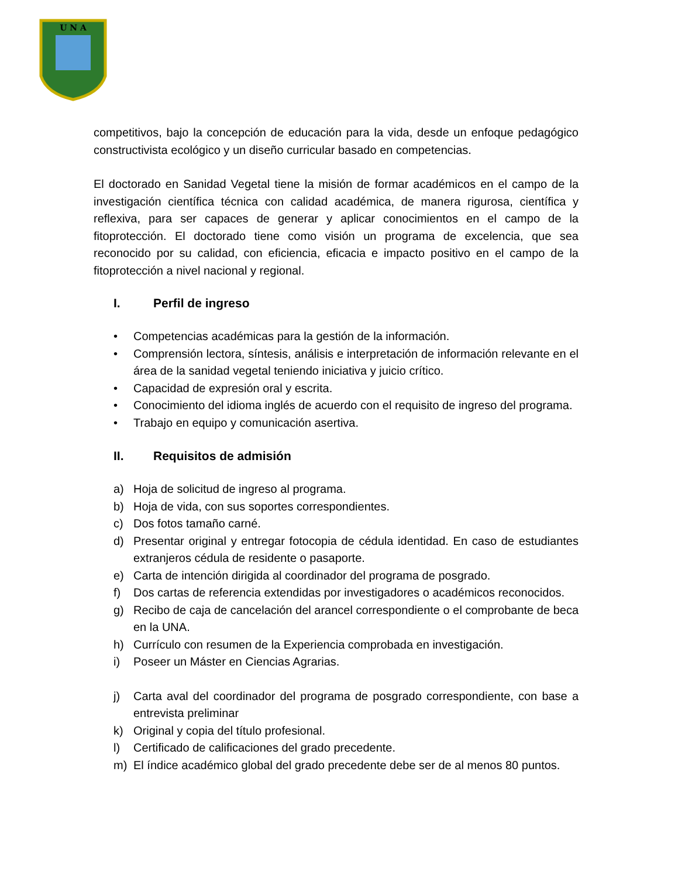U N A
competitivos, bajo la concepción de educación para la vida, desde un enfoque pedagógico constructivista ecológico y un diseño curricular basado en competencias.
El doctorado en Sanidad Vegetal tiene la misión de formar académicos en el campo de la investigación científica técnica con calidad académica, de manera rigurosa, científica y reflexiva, para ser capaces de generar y aplicar conocimientos en el campo de la fitoprotección. El doctorado tiene como visión un programa de excelencia, que sea reconocido por su calidad, con eficiencia, eficacia e impacto positivo en el campo de la fitoprotección a nivel nacional y regional.
I. Perfil de ingreso
• Competencias académicas para la gestión de la información.
• Comprensión lectora, síntesis, análisis e interpretación de información relevante en el área de la sanidad vegetal teniendo iniciativa y juicio crítico.
• Capacidad de expresión oral y escrita.
• Conocimiento del idioma inglés de acuerdo con el requisito de ingreso del programa.
• Trabajo en equipo y comunicación asertiva.
II. Requisitos de admisión
a) Hoja de solicitud de ingreso al programa.
b) Hoja de vida, con sus soportes correspondientes.
c) Dos fotos tamaño carné.
d) Presentar original y entregar fotocopia de cédula identidad. En caso de estudiantes extranjeros cédula de residente o pasaporte.
e) Carta de intención dirigida al coordinador del programa de posgrado.
f) Dos cartas de referencia extendidas por investigadores o académicos reconocidos.
g) Recibo de caja de cancelación del arancel correspondiente o el comprobante de beca en la UNA.
h) Currículo con resumen de la Experiencia comprobada en investigación.
i) Poseer un Máster en Ciencias Agrarias.
j) Carta aval del coordinador del programa de posgrado correspondiente, con base a entrevista preliminar
k) Original y copia del título profesional.
l) Certificado de calificaciones del grado precedente.
m) El índice académico global del grado precedente debe ser de al menos 80 puntos.